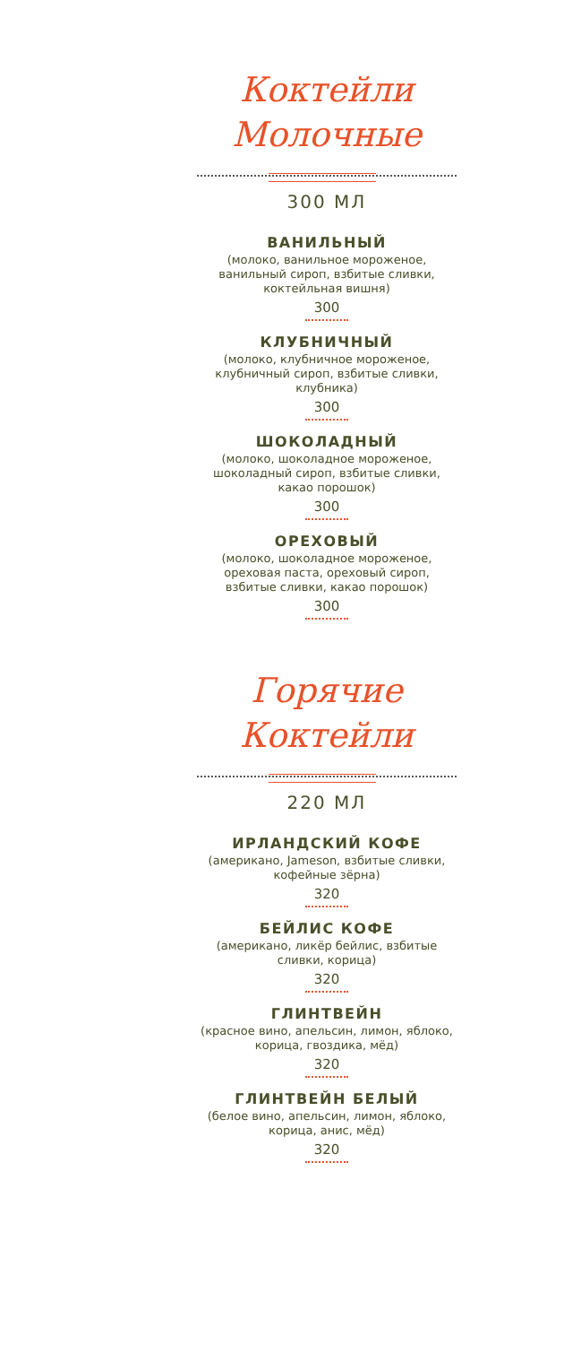Коктейли
Молочные
300 МЛ
ВАНИЛЬНЫЙ
(молоко, ванильное мороженое, ванильный сироп, взбитые сливки, коктейльная вишня)
300
КЛУБНИЧНЫЙ
(молоко, клубничное мороженое, клубничный сироп, взбитые сливки, клубника)
300
ШОКОЛАДНЫЙ
(молоко, шоколадное мороженое, шоколадный сироп, взбитые сливки, какао порошок)
300
ОРЕХОВЫЙ
(молоко, шоколадное мороженое, ореховая паста, ореховый сироп, взбитые сливки, какао порошок)
300
Горячие
Коктейли
220 МЛ
ИРЛАНДСКИЙ КОФЕ
(американо, Jameson, взбитые сливки, кофейные зёрна)
320
БЕЙЛИС КОФЕ
(американо, ликёр бейлис, взбитые сливки, корица)
320
ГЛИНТВЕЙН
(красное вино, апельсин, лимон, яблоко, корица, гвоздика, мёд)
320
ГЛИНТВЕЙН БЕЛЫЙ
(белое вино, апельсин, лимон, яблоко, корица, анис, мёд)
320